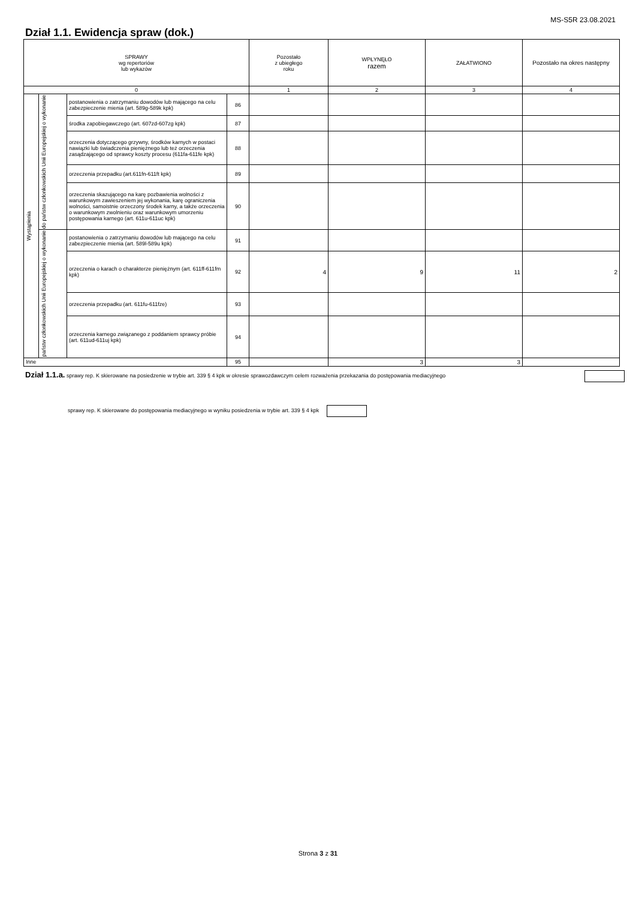MS-S5R 23.08.2021
Dział 1.1. Ewidencja spraw (dok.)
| SPRAWY wg repertoriów lub wykazów | | | | Pozostało z ubiegłego roku | WPŁYNĘŁO razem | ZAŁATWIONO | Pozostało na okres następny |
| --- | --- | --- | --- | --- | --- | --- | --- |
| 0 | | | | 1 | 2 | 3 | 4 |
| Wystąpienia | do państw członkowskich Unii Europejskiej o wykonanie | postanowienia o zatrzymaniu dowodów lub mającego na celu zabezpieczenie mienia (art. 589g-589k kpk) | 86 | | | | |
| | | środka zapobiegawczego (art. 607zd-607zg kpk) | 87 | | | | |
| | | orzeczenia dotyczącego grzywny, środków karnych w postaci nawiązki lub świadczenia pieniężnego lub też orzeczenia zasądzającego od sprawcy koszty procesu (611fa-611fe kpk) | 88 | | | | |
| | | orzeczenia przepadku (art.611fn-611ft kpk) | 89 | | | | |
| | | orzeczenia skazującego na karę pozbawienia wolności z warunkowym zawieszeniem jej wykonania, karę ograniczenia wolności, samoistnie orzeczony środek karny, a także orzeczenia o warunkowym zwolnieniu oraz warunkowym umorzeniu postępowania karnego (art. 611u-611uc kpk) | 90 | | | | |
| | państw członkowskich Unii Europejskiej o wykonanie | postanowienia o zatrzymaniu dowodów lub mającego na celu zabezpieczenie mienia (art. 589l-589u kpk) | 91 | | | | |
| | | orzeczenia o karach o charakterze pieniężnym (art. 611ff-611fm kpk) | 92 | 4 | 9 | 11 | 2 |
| | | orzeczenia przepadku (art. 611fu-611fze) | 93 | | | | |
| | | orzeczenia karnego związanego z poddaniem sprawcy próbie (art. 611ud-611uj kpk) | 94 | | | | |
| Inne | | | 95 | | 3 | 3 | |
Dział 1.1.a. sprawy rep. K skierowane na posiedzenie w trybie art. 339 § 4 kpk w okresie sprawozdawczym celem rozważenia przekazania do postępowania mediacyjnego
sprawy rep. K skierowane do postępowania mediacyjnego w wyniku posiedzenia w trybie art. 339 § 4 kpk
Strona 3 z 31